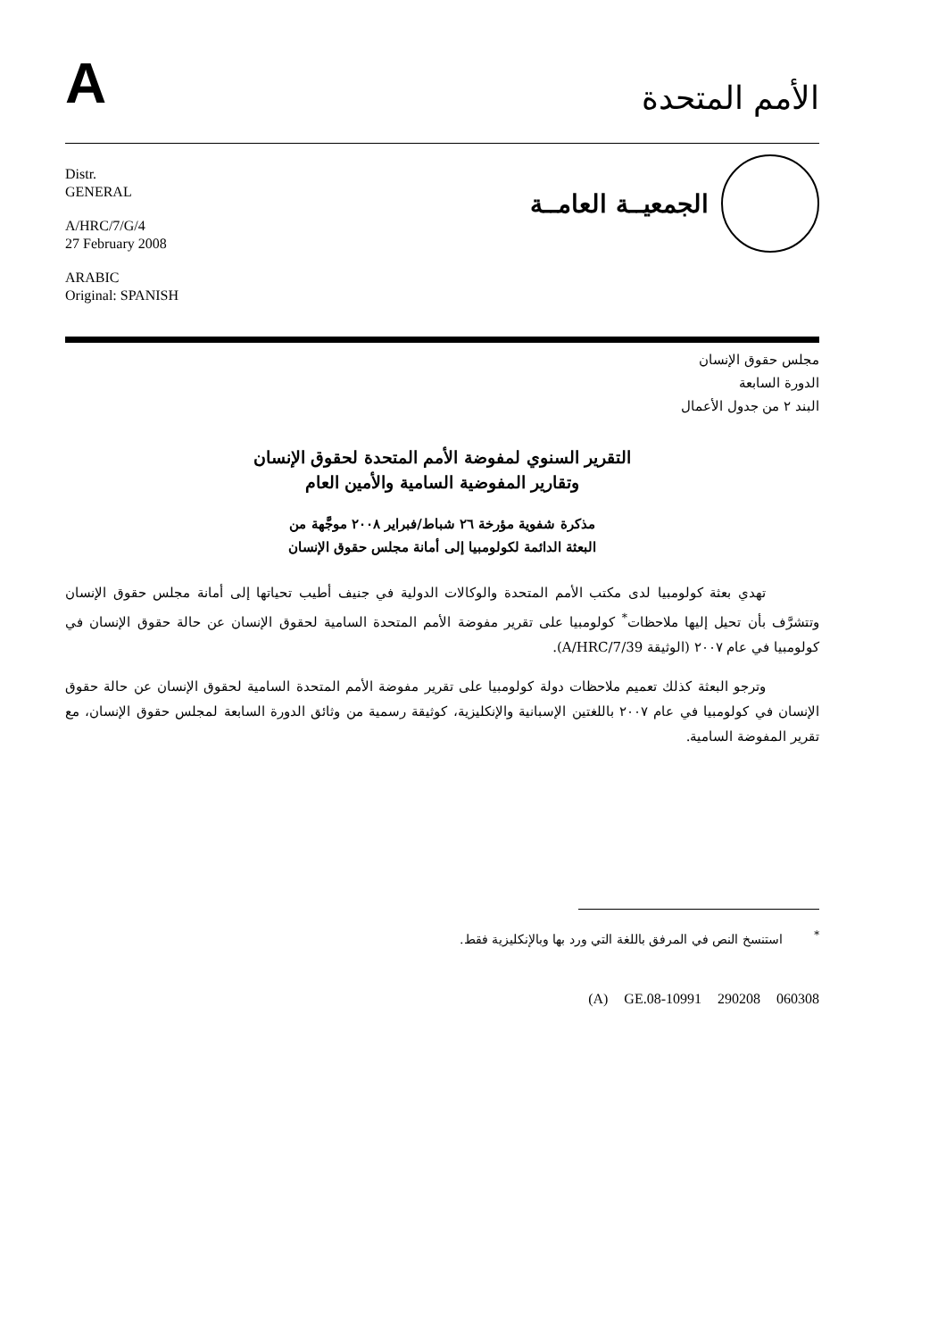A
الأمم المتحدة
Distr.
GENERAL
A/HRC/7/G/4
27 February 2008
ARABIC
Original: SPANISH
الجمعيــة العامــة
مجلس حقوق الإنسان
الدورة السابعة
البند ٢ من جدول الأعمال
التقرير السنوي لمفوضة الأمم المتحدة لحقوق الإنسان
وتقارير المفوضية السامية والأمين العام
مذكرة شفوية مؤرخة ٢٦ شباط/فبراير ٢٠٠٨ موجَّهة من
البعثة الدائمة لكولومبيا إلى أمانة مجلس حقوق الإنسان
تهدي بعثة كولومبيا لدى مكتب الأمم المتحدة والوكالات الدولية في جنيف أطيب تحياتها إلى أمانة مجلس حقوق الإنسان وتتشرَّف بأن تحيل إليها ملاحظات<sup>*</sup> كولومبيا على تقرير مفوضة الأمم المتحدة السامية لحقوق الإنسان عن حالة حقوق الإنسان في كولومبيا في عام ٢٠٠٧ (الوثيقة A/HRC/7/39).
وترجو البعثة كذلك تعميم ملاحظات دولة كولومبيا على تقرير مفوضة الأمم المتحدة السامية لحقوق الإنسان عن حالة حقوق الإنسان في كولومبيا في عام ٢٠٠٧ باللغتين الإسبانية والإنكليزية، كوثيقة رسمية من وثائق الدورة السابعة لمجلس حقوق الإنسان، مع تقرير المفوضة السامية.
<sup>*</sup> استنسخ النص في المرفق باللغة التي ورد بها وبالإنكليزية فقط.
(A) GE.08-10991 290208 060308